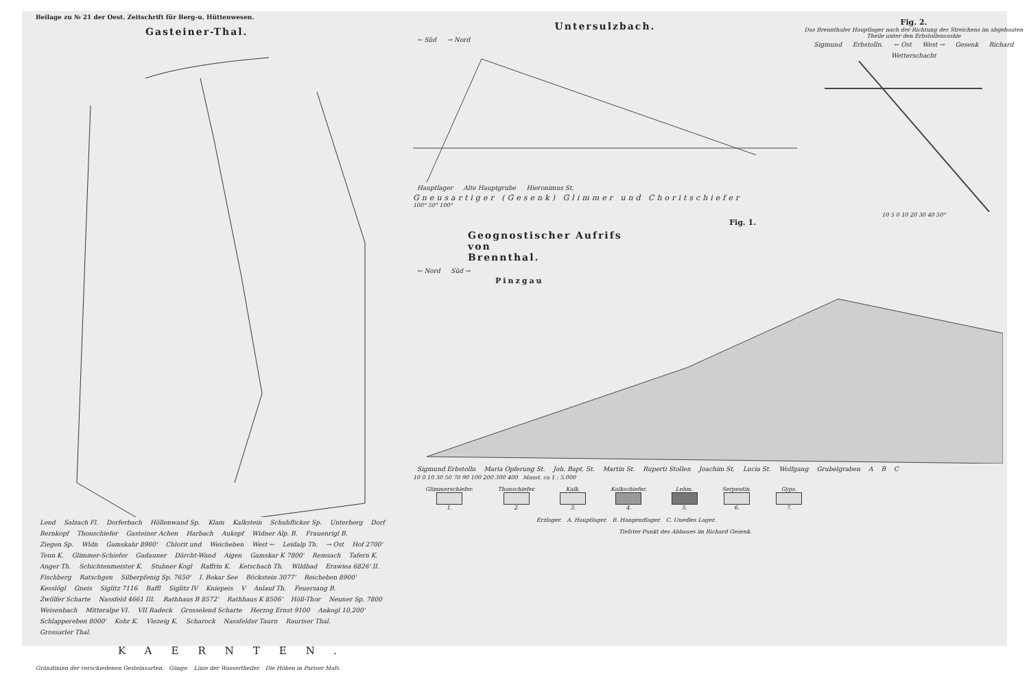Beilage zu № 21 der Oest. Zeitschrift für Berg-u. Hüttenwesen.
Gasteiner-Thal.
Lend Salzach Fl. Dorferbach Höllenwand Sp. Klam Kalkstein Schuhflicker Sp. Unterberg Dorf Bernkopf Thonschiefer Gasteiner Achen Harbach Aukopf Widner Alp. B. Frauenrigl B. Ziegen Sp. Widn Gamskahr 8900' Chlorit und Weicheben West ← Leidalp Th. → Ost Hof 2700' Tenn K. Glimmer-Schiefer Gadauner Dürcht-Wand Aigen Gamskar K 7800' Remsach Tafern K. Anger Th. Schichtenmeister K. Stubner Kogl Raffrin K. Ketschach Th. Wildbad Erawiea 6826' II. Fischberg Ratschgen Silberpfenig Sp. 7650' I. Bokar See Böckstein 3077' Reicheben 8900' Kesslögl Gneis Siglitz 7116 Raffl Siglitz IV Kniepeis V Anlauf Th. Feuersang B. Zwölfer Scharte Nassfeld 4661 III. Rathhaus B 8572' Rathhaus K 8506' Höll-Thor Neuner Sp. 7800 Weisenbach Mitteralpe VI. VII Radeck Grosselend Scharte Herzog Ernst 9100 Ankogl 10,200' Schlappereben 8000' Kohr K. Viezeig K. Scharock Nassfelder Taurn Rauriser Thal. Grossarler Thal.
KAERNTEN.
Gränzlinien der verschiedenen Gesteinsarten. Gänge. Linie der Wassertheiler. Die Höhen in Pariser Mafs.
Untersulzbach.
← Süd → Nord
Hauptlager Alte Hauptgrube Hieronimus St.
Gneusartiger (Gesenk) Glimmer und Choritschiefer
100° 50° 100°
Fig. 2.
Das Brennthaler Hauptlager nach der Richtung des Streichens im abgebauten Theile unter den Erbstollenssohle
Sigmund Erbstolln. ← Ost West → Gesenk Richard Wetterschacht
10 5 0 10 20 30 40 50°
Fig. 1.
Geognostischer Aufrifs
von
Brennthal.
← Nord Süd →
Pinzgau
Sigmund Erbstolln Maria Opferung St. Joh. Bapt. St. Martin St. Ruperti Stollen Joachim St. Lucia St. Wolfgang Grubelgraben A B C
10 0 10 30 50 70 90 100 200 300 400 Masst. ca 1 : 5.000
Glimmerschiefer.
1.
Thonschiefer.
2.
Kalk.
3.
Kalkschiefer.
4.
Lehm.
5.
Serpentin.
6.
Gyps.
7.
Erzlager. A. Hauptlager. B. Hangendlager. C. Unedles Lager.
Tiefster Punkt des Abbaues im Richard Gesenk.